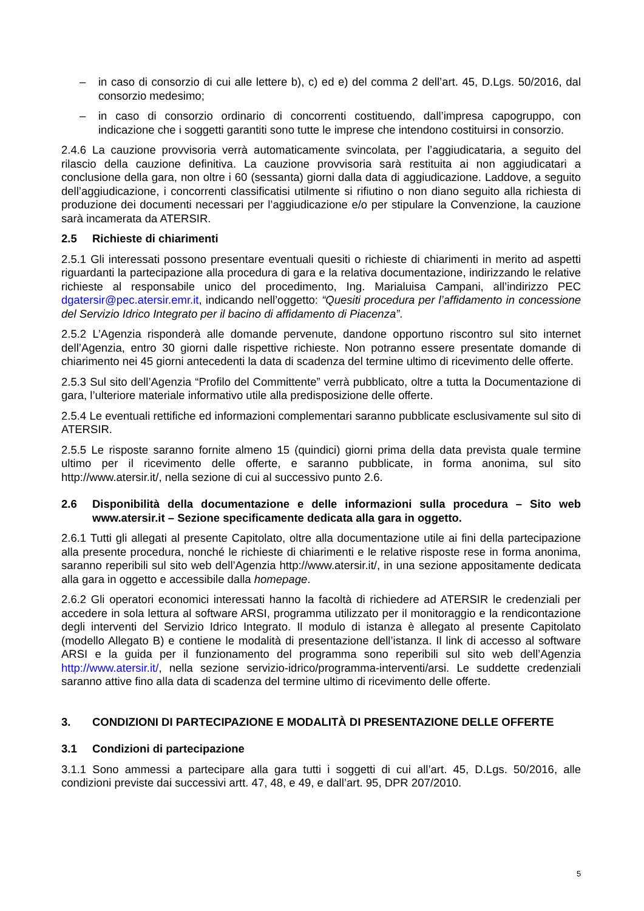– in caso di consorzio di cui alle lettere b), c) ed e) del comma 2 dell’art. 45, D.Lgs. 50/2016, dal consorzio medesimo;
– in caso di consorzio ordinario di concorrenti costituendo, dall’impresa capogruppo, con indicazione che i soggetti garantiti sono tutte le imprese che intendono costituirsi in consorzio.
2.4.6 La cauzione provvisoria verrà automaticamente svincolata, per l’aggiudicataria, a seguito del rilascio della cauzione definitiva. La cauzione provvisoria sarà restituita ai non aggiudicatari a conclusione della gara, non oltre i 60 (sessanta) giorni dalla data di aggiudicazione. Laddove, a seguito dell’aggiudicazione, i concorrenti classificatisi utilmente si rifiutino o non diano seguito alla richiesta di produzione dei documenti necessari per l’aggiudicazione e/o per stipulare la Convenzione, la cauzione sarà incamerata da ATERSIR.
2.5 Richieste di chiarimenti
2.5.1 Gli interessati possono presentare eventuali quesiti o richieste di chiarimenti in merito ad aspetti riguardanti la partecipazione alla procedura di gara e la relativa documentazione, indirizzando le relative richieste al responsabile unico del procedimento, Ing. Marialuisa Campani, all’indirizzo PEC dgatersir@pec.atersir.emr.it, indicando nell’oggetto: “Quesiti procedura per l’affidamento in concessione del Servizio Idrico Integrato per il bacino di affidamento di Piacenza”.
2.5.2 L’Agenzia risponderà alle domande pervenute, dandone opportuno riscontro sul sito internet dell’Agenzia, entro 30 giorni dalle rispettive richieste. Non potranno essere presentate domande di chiarimento nei 45 giorni antecedenti la data di scadenza del termine ultimo di ricevimento delle offerte.
2.5.3 Sul sito dell’Agenzia “Profilo del Committente” verrà pubblicato, oltre a tutta la Documentazione di gara, l’ulteriore materiale informativo utile alla predisposizione delle offerte.
2.5.4 Le eventuali rettifiche ed informazioni complementari saranno pubblicate esclusivamente sul sito di ATERSIR.
2.5.5 Le risposte saranno fornite almeno 15 (quindici) giorni prima della data prevista quale termine ultimo per il ricevimento delle offerte, e saranno pubblicate, in forma anonima, sul sito http://www.atersir.it/, nella sezione di cui al successivo punto 2.6.
2.6 Disponibilità della documentazione e delle informazioni sulla procedura – Sito web www.atersir.it – Sezione specificamente dedicata alla gara in oggetto.
2.6.1 Tutti gli allegati al presente Capitolato, oltre alla documentazione utile ai fini della partecipazione alla presente procedura, nonché le richieste di chiarimenti e le relative risposte rese in forma anonima, saranno reperibili sul sito web dell’Agenzia http://www.atersir.it/, in una sezione appositamente dedicata alla gara in oggetto e accessibile dalla homepage.
2.6.2 Gli operatori economici interessati hanno la facoltà di richiedere ad ATERSIR le credenziali per accedere in sola lettura al software ARSI, programma utilizzato per il monitoraggio e la rendicontazione degli interventi del Servizio Idrico Integrato. Il modulo di istanza è allegato al presente Capitolato (modello Allegato B) e contiene le modalità di presentazione dell’istanza. Il link di accesso al software ARSI e la guida per il funzionamento del programma sono reperibili sul sito web dell’Agenzia http://www.atersir.it/, nella sezione servizio-idrico/programma-interventi/arsi. Le suddette credenziali saranno attive fino alla data di scadenza del termine ultimo di ricevimento delle offerte.
3. CONDIZIONI DI PARTECIPAZIONE E MODALITÀ DI PRESENTAZIONE DELLE OFFERTE
3.1 Condizioni di partecipazione
3.1.1 Sono ammessi a partecipare alla gara tutti i soggetti di cui all’art. 45, D.Lgs. 50/2016, alle condizioni previste dai successivi artt. 47, 48, e 49, e dall’art. 95, DPR 207/2010.
5